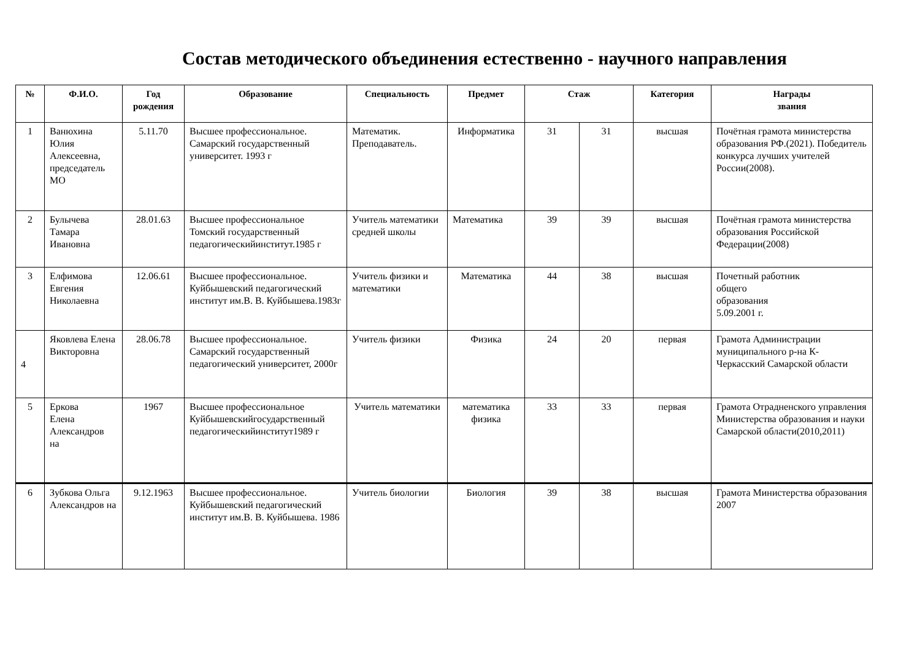Состав методического объединения естественно - научного направления
| № | Ф.И.О. | Год рождения | Образование | Специальность | Предмет | Стаж | | Категория | Награды звания |
| --- | --- | --- | --- | --- | --- | --- | --- | --- | --- |
| 1 | Ванюхина Юлия Алексеевна, председатель МО | 5.11.70 | Высшее профессиональное. Самарский государственный университет. 1993 г | Математик. Преподаватель. | Информатика | 31 | 31 | высшая | Почётная грамота министерства образования РФ.(2021). Победитель конкурса лучших учителей России(2008). |
| 2 | Булычева Тамара Ивановна | 28.01.63 | Высшее профессиональное Томский государственный педагогическийинститут.1985 г | Учитель математики средней школы | Математика | 39 | 39 | высшая | Почётная грамота министерства образования Российской Федерации(2008) |
| 3 | Елфимова Евгения Николаевна | 12.06.61 | Высшее профессиональное. Куйбышевский педагогический институт им.В. В. Куйбышева.1983г | Учитель физики и математики | Математика | 44 | 38 | высшая | Почетный работник общего образования 5.09.2001 г. |
| 4 | Яковлева Елена Викторовна | 28.06.78 | Высшее профессиональное. Самарский государственный педагогический университет, 2000г | Учитель физики | Физика | 24 | 20 | первая | Грамота Администрации муниципального р-на К-Черкасский Самарской области |
| 5 | Еркова Елена Александров на | 1967 | Высшее профессиональное Куйбышевскийгосударственный педагогическийинститут1989 г | Учитель математики | математика физика | 33 | 33 | первая | Грамота Отрадненского управления Министерства образования и науки Самарской области(2010,2011) |
| 6 | Зубкова Ольга Александров на | 9.12.1963 | Высшее профессиональное. Куйбышевский педагогический институт им.В. В. Куйбышева. 1986 | Учитель биологии | Биология | 39 | 38 | высшая | Грамота Министерства образования 2007 |